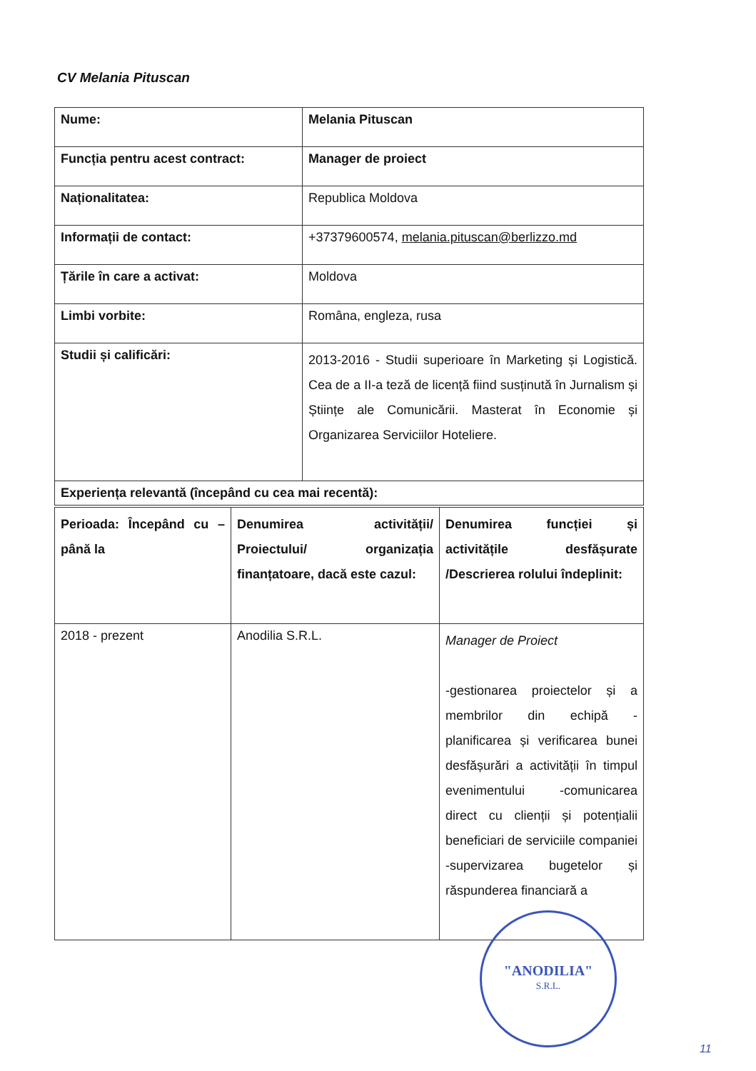CV Melania Pituscan
| Nume: | Melania Pituscan |
| Funcția pentru acest contract: | Manager de proiect |
| Naționalitatea: | Republica Moldova |
| Informații de contact: | +37379600574, melania.pituscan@berlizzo.md |
| Țările în care a activat: | Moldova |
| Limbi vorbite: | Româna, engleza, rusa |
| Studii și calificări: | 2013-2016 - Studii superioare în Marketing și Logistică. Cea de a II-a teză de licență fiind susținută în Jurnalism și Științe ale Comunicării. Masterat în Economie și Organizarea Serviciilor Hoteliere. |
| Experiența relevantă (începând cu cea mai recentă): | |
| Perioada: Începând cu – până la | Denumirea activității/ Proiectului/ organizația finanțatoare, dacă este cazul: | Denumirea funcției și activitățile desfășurate /Descrierea rolului îndeplinit: |
| 2018 - prezent | Anodilia S.R.L. | Manager de Proiect -gestionarea proiectelor și a membrilor din echipă -planificarea și verificarea bunei desfășurări a activității în timpul evenimentului -comunicarea direct cu clienții și potențialii beneficiari de serviciile companiei -supervizarea bugetelor și răspunderea financiară a |
"ANODILIA"
S.R.L.
11